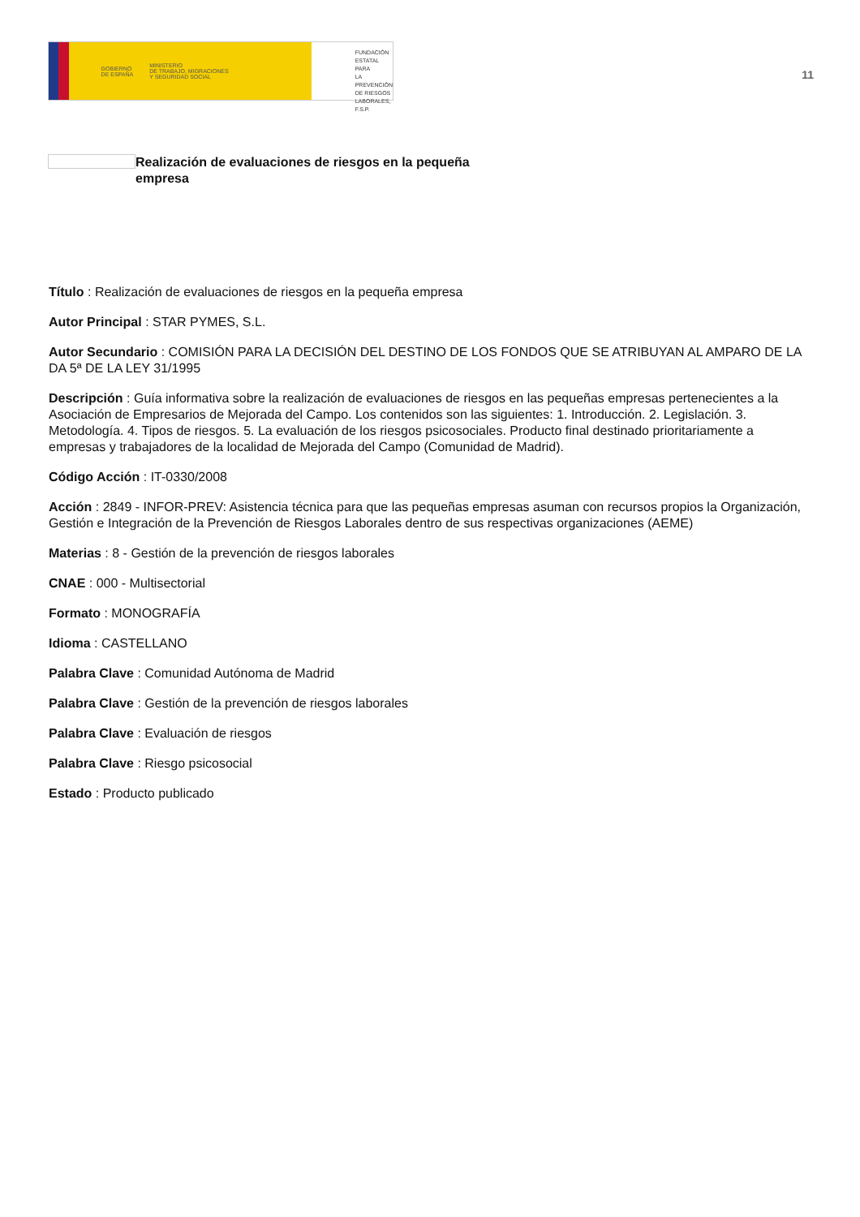GOBIERNO
DE ESPAÑA MINISTERIO
DE TRABAJO, MIGRACIONES
Y SEGURIDAD SOCIAL
FUNDACIÓN
ESTATAL PARA
LA PREVENCIÓN
DE RIESGOS
LABORALES, F.S.P.
11
Realización de evaluaciones de riesgos en la pequeña empresa
Título : Realización de evaluaciones de riesgos en la pequeña empresa
Autor Principal : STAR PYMES, S.L.
Autor Secundario : COMISIÓN PARA LA DECISIÓN DEL DESTINO DE LOS FONDOS QUE SE ATRIBUYAN AL AMPARO DE LA DA 5ª DE LA LEY 31/1995
Descripción : Guía informativa sobre la realización de evaluaciones de riesgos en las pequeñas empresas pertenecientes a la Asociación de Empresarios de Mejorada del Campo. Los contenidos son las siguientes: 1. Introducción. 2. Legislación. 3. Metodología. 4. Tipos de riesgos. 5. La evaluación de los riesgos psicosociales. Producto final destinado prioritariamente a empresas y trabajadores de la localidad de Mejorada del Campo (Comunidad de Madrid).
Código Acción : IT-0330/2008
Acción : 2849 - INFOR-PREV: Asistencia técnica para que las pequeñas empresas asuman con recursos propios la Organización, Gestión e Integración de la Prevención de Riesgos Laborales dentro de sus respectivas organizaciones (AEME)
Materias : 8 - Gestión de la prevención de riesgos laborales
CNAE : 000 - Multisectorial
Formato : MONOGRAFÍA
Idioma : CASTELLANO
Palabra Clave : Comunidad Autónoma de Madrid
Palabra Clave : Gestión de la prevención de riesgos laborales
Palabra Clave : Evaluación de riesgos
Palabra Clave : Riesgo psicosocial
Estado : Producto publicado